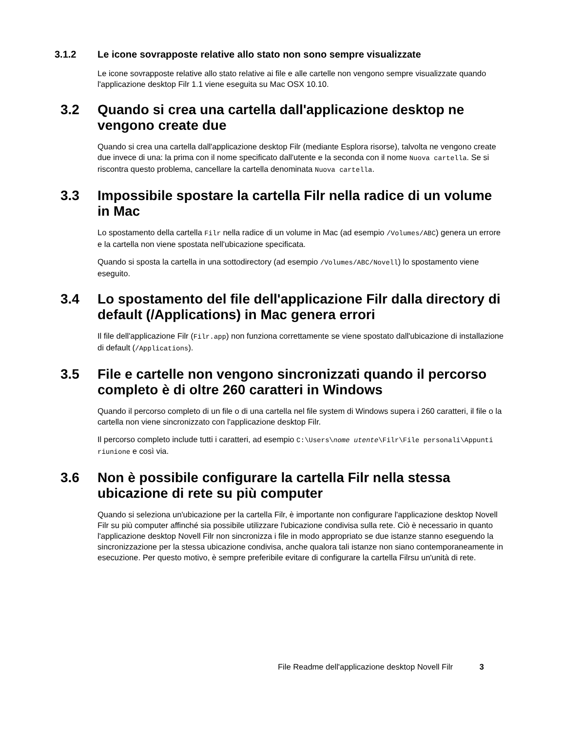3.1.2 Le icone sovrapposte relative allo stato non sono sempre visualizzate
Le icone sovrapposte relative allo stato relative ai file e alle cartelle non vengono sempre visualizzate quando l'applicazione desktop Filr 1.1 viene eseguita su Mac OSX 10.10.
3.2 Quando si crea una cartella dall'applicazione desktop ne vengono create due
Quando si crea una cartella dall'applicazione desktop Filr (mediante Esplora risorse), talvolta ne vengono create due invece di una: la prima con il nome specificato dall'utente e la seconda con il nome Nuova cartella. Se si riscontra questo problema, cancellare la cartella denominata Nuova cartella.
3.3 Impossibile spostare la cartella Filr nella radice di un volume in Mac
Lo spostamento della cartella Filr nella radice di un volume in Mac (ad esempio /Volumes/ABC) genera un errore e la cartella non viene spostata nell'ubicazione specificata.
Quando si sposta la cartella in una sottodirectory (ad esempio /Volumes/ABC/Novell) lo spostamento viene eseguito.
3.4 Lo spostamento del file dell'applicazione Filr dalla directory di default (/Applications) in Mac genera errori
Il file dell'applicazione Filr (Filr.app) non funziona correttamente se viene spostato dall'ubicazione di installazione di default (/Applications).
3.5 File e cartelle non vengono sincronizzati quando il percorso completo è di oltre 260 caratteri in Windows
Quando il percorso completo di un file o di una cartella nel file system di Windows supera i 260 caratteri, il file o la cartella non viene sincronizzato con l'applicazione desktop Filr.
Il percorso completo include tutti i caratteri, ad esempio C:\Users\nome utente\Filr\File personali\Appunti riunione e così via.
3.6 Non è possibile configurare la cartella Filr nella stessa ubicazione di rete su più computer
Quando si seleziona un'ubicazione per la cartella Filr, è importante non configurare l'applicazione desktop Novell Filr su più computer affinché sia possibile utilizzare l'ubicazione condivisa sulla rete. Ciò è necessario in quanto l'applicazione desktop Novell Filr non sincronizza i file in modo appropriato se due istanze stanno eseguendo la sincronizzazione per la stessa ubicazione condivisa, anche qualora tali istanze non siano contemporaneamente in esecuzione. Per questo motivo, è sempre preferibile evitare di configurare la cartella Filrsu un'unità di rete.
File Readme dell'applicazione desktop Novell Filr 3